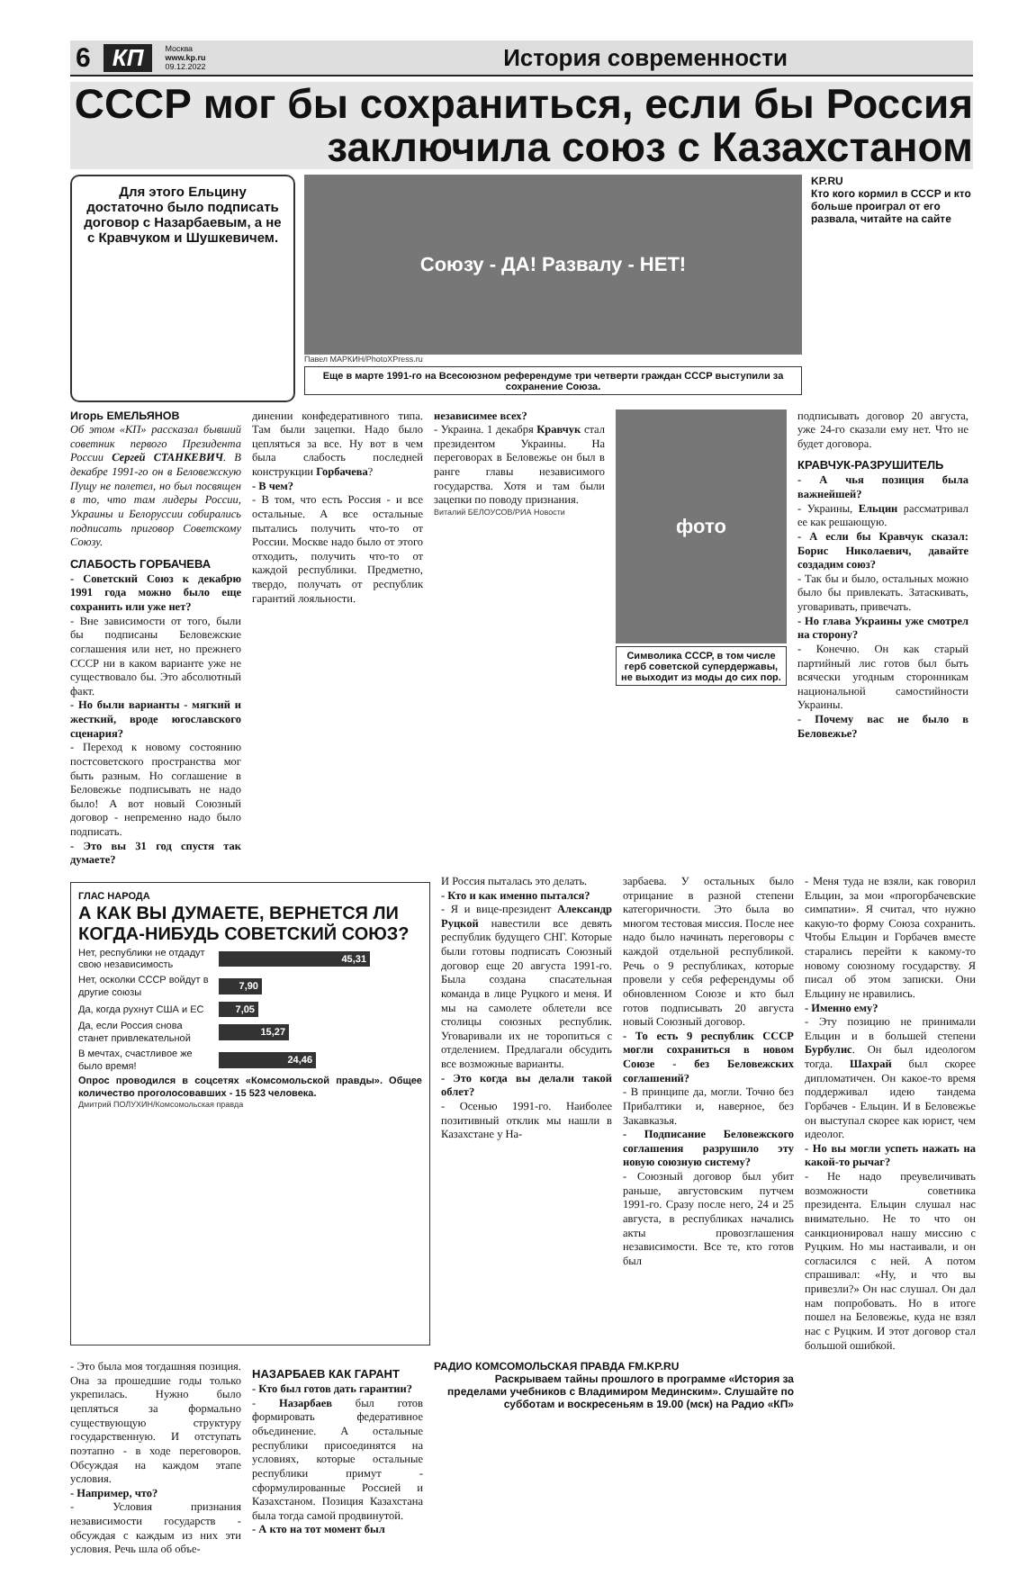6 КП Москва
www.kp.ru
09.12.2022 История современности
СССР мог бы сохраниться, если бы Россия заключила союз с Казахстаном
Для этого Ельцину достаточно было подписать договор с Назарбаевым, а не с Кравчуком и Шушкевичем.
Союзу - ДА! Развалу - НЕТ!
Павел МАРКИН/PhotoXPress.ru
Еще в марте 1991-го на Всесоюзном референдуме три четверти граждан СССР выступили за сохранение Союза.
KP.RU
Кто кого кормил в СССР и кто больше проиграл от его развала, читайте на сайте
Игорь ЕМЕЛЬЯНОВ
Об этом «КП» рассказал бывший советник первого Президента России Сергей СТАНКЕВИЧ. В декабре 1991-го он в Беловежскую Пущу не полетел, но был посвящен в то, что там лидеры России, Украины и Белоруссии собирались подписать приговор Советскому Союзу.
СЛАБОСТЬ ГОРБАЧЕВА
- Советский Союз к декабрю 1991 года можно было еще сохранить или уже нет?
- Вне зависимости от того, были бы подписаны Беловежские соглашения или нет, но прежнего СССР ни в каком варианте уже не существовало бы. Это абсолютный факт.
- Но были варианты - мягкий и жесткий, вроде югославского сценария?
- Переход к новому состоянию постсоветского пространства мог быть разным. Но соглашение в Беловежье подписывать не надо было! А вот новый Союзный договор - непременно надо было подписать.
- Это вы 31 год спустя так думаете?
динении конфедеративного типа. Там были зацепки. Надо было цепляться за все. Ну вот в чем была слабость последней конструкции Горбачева?
- В чем?
- В том, что есть Россия - и все остальные. А все остальные пытались получить что-то от России. Москве надо было от этого отходить, получить что-то от каждой республики. Предметно, твердо, получать от республик гарантий лояльности.
независимее всех?
- Украина. 1 декабря Кравчук стал президентом Украины. На переговорах в Беловежье он был в ранге главы независимого государства. Хотя и там были зацепки по поводу признания.
Виталий БЕЛОУСОВ/РИА Новости
фото
Символика СССР, в том числе герб советской супердержавы, не выходит из моды до сих пор.
подписывать договор 20 августа, уже 24-го сказали ему нет. Что не будет договора.
КРАВЧУК-РАЗРУШИТЕЛЬ
- А чья позиция была важнейшей?
- Украины, Ельцин рассматривал ее как решающую.
- А если бы Кравчук сказал: Борис Николаевич, давайте создадим союз?
- Так бы и было, остальных можно было бы привлекать. Затаскивать, уговаривать, привечать.
- Но глава Украины уже смотрел на сторону?
- Конечно. Он как старый партийный лис готов был быть всячески угодным сторонникам национальной самостийности Украины.
- Почему вас не было в Беловежье?
ГЛАС НАРОДА
А КАК ВЫ ДУМАЕТЕ, ВЕРНЕТСЯ ЛИ КОГДА-НИБУДЬ СОВЕТСКИЙ СОЮЗ?
Нет, республики не отдадут свою независимость 45,31
Нет, осколки СССР войдут в другие союзы 7,90
Да, когда рухнут США и ЕС 7,05
Да, если Россия снова станет привлекательной 15,27
В мечтах, счастливое же было время! 24,46
Опрос проводился в соцсетях «Комсомольской правды». Общее количество проголосовавших - 15 523 человека.
Дмитрий ПОЛУХИН/Комсомольская правда
И Россия пыталась это делать.
- Кто и как именно пытался?
- Я и вице-президент Александр Руцкой навестили все девять республик будущего СНГ. Которые были готовы подписать Союзный договор еще 20 августа 1991-го. Была создана спасательная команда в лице Руцкого и меня. И мы на самолете облетели все столицы союзных республик. Уговаривали их не торопиться с отделением. Предлагали обсудить все возможные варианты.
- Это когда вы делали такой облет?
- Осенью 1991-го. Наиболее позитивный отклик мы нашли в Казахстане у На-
зарбаева. У остальных было отрицание в разной степени категоричности. Это была во многом тестовая миссия. После нее надо было начинать переговоры с каждой отдельной республикой. Речь о 9 республиках, которые провели у себя референдумы об обновленном Союзе и кто был готов подписывать 20 августа новый Союзный договор.
- То есть 9 республик СССР могли сохраниться в новом Союзе - без Беловежских соглашений?
- В принципе да, могли. Точно без Прибалтики и, наверное, без Закавказья.
- Подписание Беловежского соглашения разрушило эту новую союзную систему?
- Союзный договор был убит раньше, августовским путчем 1991-го. Сразу после него, 24 и 25 августа, в республиках начались акты провозглашения независимости. Все те, кто готов был
- Меня туда не взяли, как говорил Ельцин, за мои «прогорбачевские симпатии». Я считал, что нужно какую-то форму Союза сохранить. Чтобы Ельцин и Горбачев вместе старались перейти к какому-то новому союзному государству. Я писал об этом записки. Они Ельцину не нравились.
- Именно ему?
- Эту позицию не принимали Ельцин и в большей степени Бурбулис. Он был идеологом тогда. Шахрай был скорее дипломатичен. Он какое-то время поддерживал идею тандема Горбачев - Ельцин. И в Беловежье он выступал скорее как юрист, чем идеолог.
- Но вы могли успеть нажать на какой-то рычаг?
- Не надо преувеличивать возможности советника президента. Ельцин слушал нас внимательно. Не то что он санкционировал нашу миссию с Руцким. Но мы настаивали, и он согласился с ней. А потом спрашивал: «Ну, и что вы привезли?» Он нас слушал. Он дал нам попробовать. Но в итоге пошел на Беловежье, куда не взял нас с Руцким. И этот договор стал большой ошибкой.
- Это была моя тогдашняя позиция. Она за прошедшие годы только укрепилась. Нужно было цепляться за формально существующую структуру государственную. И отступать поэтапно - в ходе переговоров. Обсуждая на каждом этапе условия.
- Например, что?
- Условия признания независимости государств - обсуждая с каждым из них эти условия. Речь шла об объе-
НАЗАРБАЕВ КАК ГАРАНТ
- Кто был готов дать гарантии?
- Назарбаев был готов формировать федеративное объединение. А остальные республики присоединятся на условиях, которые остальные республики примут - сформулированные Россией и Казахстаном. Позиция Казахстана была тогда самой продвинутой.
- А кто на тот момент был
РАДИО КОМСОМОЛЬСКАЯ ПРАВДА FM.KP.RU
Раскрываем тайны прошлого в программе «История за пределами учебников с Владимиром Мединским». Слушайте по субботам и воскресеньям в 19.00 (мск) на Радио «КП»